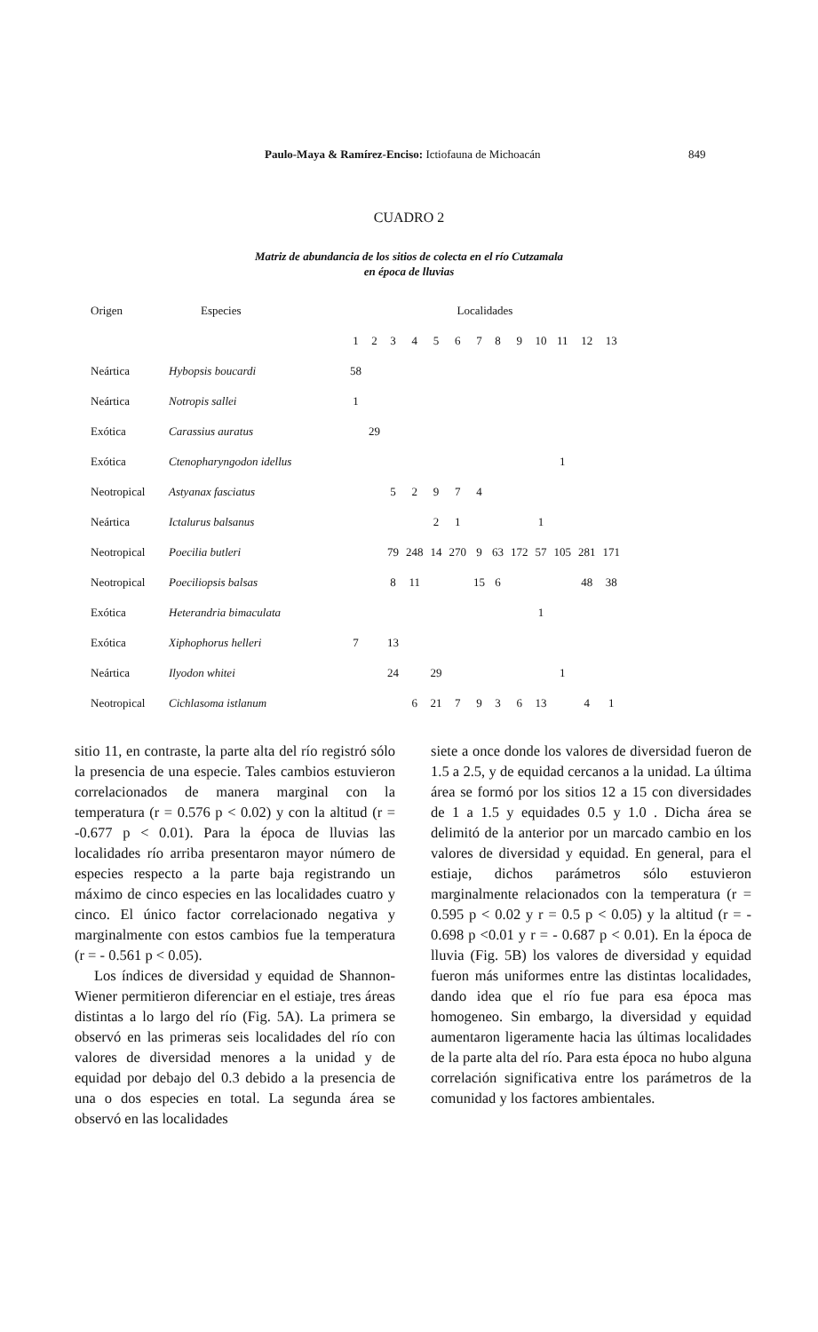Paulo-Maya & Ramírez-Enciso: Ictiofauna de Michoacán 849
CUADRO 2
Matriz de abundancia de los sitios de colecta en el río Cutzamala
en época de lluvias
| Origen | Especies | Localidades | | | | | | | | | | | | |
| --- | --- | --- | --- | --- | --- | --- | --- | --- | --- | --- | --- | --- | --- | --- |
| | | 1 | 2 | 3 | 4 | 5 | 6 | 7 | 8 | 9 | 10 | 11 | 12 | 13 |
| Neártica | Hybopsis boucardi | 58 | | | | | | | | | | | | |
| Neártica | Notropis sallei | 1 | | | | | | | | | | | | |
| Exótica | Carassius auratus | | 29 | | | | | | | | | | | |
| Exótica | Ctenopharyngodon idellus | | | | | | | | | | | 1 | | |
| Neotropical | Astyanax fasciatus | | | 5 | 2 | 9 | 7 | 4 | | | | | | |
| Neártica | Ictalurus balsanus | | | | | 2 | 1 | | | | 1 | | | |
| Neotropical | Poecilia butleri | | | 79 | 248 | 14 | 270 | 9 | 63 | 172 | 57 | 105 | 281 | 171 |
| Neotropical | Poeciliopsis balsas | | | 8 | 11 | | | 15 | 6 | | | | 48 | 38 |
| Exótica | Heterandria bimaculata | | | | | | | | | | 1 | | | |
| Exótica | Xiphophorus helleri | 7 | | 13 | | | | | | | | | | |
| Neártica | Ilyodon whitei | | | 24 | | 29 | | | | | | 1 | | |
| Neotropical | Cichlasoma istlanum | | | | 6 | 21 | 7 | 9 | 3 | 6 | 13 | | 4 | 1 |
sitio 11, en contraste, la parte alta del río registró sólo la presencia de una especie. Tales cambios estuvieron correlacionados de manera marginal con la temperatura (r = 0.576 p < 0.02) y con la altitud (r = -0.677 p < 0.01). Para la época de lluvias las localidades río arriba presentaron mayor número de especies respecto a la parte baja registrando un máximo de cinco especies en las localidades cuatro y cinco. El único factor correlacionado negativa y marginalmente con estos cambios fue la temperatura (r = - 0.561 p < 0.05).
Los índices de diversidad y equidad de Shannon-Wiener permitieron diferenciar en el estiaje, tres áreas distintas a lo largo del río (Fig. 5A). La primera se observó en las primeras seis localidades del río con valores de diversidad menores a la unidad y de equidad por debajo del 0.3 debido a la presencia de una o dos especies en total. La segunda área se observó en las localidades
siete a once donde los valores de diversidad fueron de 1.5 a 2.5, y de equidad cercanos a la unidad. La última área se formó por los sitios 12 a 15 con diversidades de 1 a 1.5 y equidades 0.5 y 1.0 . Dicha área se delimitó de la anterior por un marcado cambio en los valores de diversidad y equidad. En general, para el estiaje, dichos parámetros sólo estuvieron marginalmente relacionados con la temperatura (r = 0.595 p < 0.02 y r = 0.5 p < 0.05) y la altitud (r = - 0.698 p <0.01 y r = - 0.687 p < 0.01). En la época de lluvia (Fig. 5B) los valores de diversidad y equidad fueron más uniformes entre las distintas localidades, dando idea que el río fue para esa época mas homogeneo. Sin embargo, la diversidad y equidad aumentaron ligeramente hacia las últimas localidades de la parte alta del río. Para esta época no hubo alguna correlación significativa entre los parámetros de la comunidad y los factores ambientales.